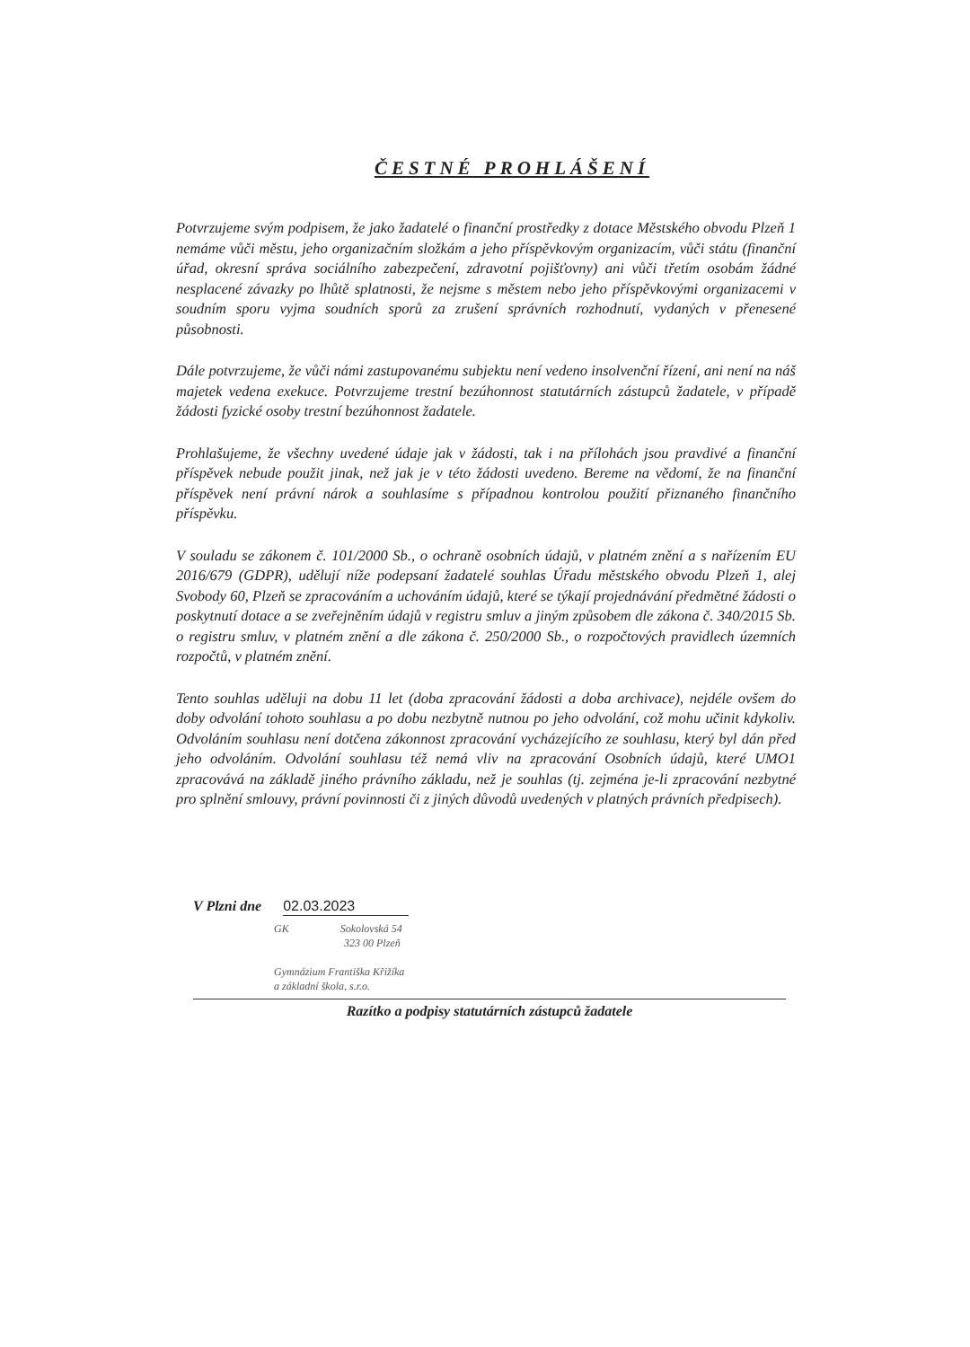ČESTNÉ PROHLÁŠENÍ
Potvrzujeme svým podpisem, že jako žadatelé o finanční prostředky z dotace Městského obvodu Plzeň 1 nemáme vůči městu, jeho organizačním složkám a jeho příspěvkovým organizacím, vůči státu (finanční úřad, okresní správa sociálního zabezpečení, zdravotní pojišťovny) ani vůči třetím osobám žádné nesplacené závazky po lhůtě splatnosti, že nejsme s městem nebo jeho příspěvkovými organizacemi v soudním sporu vyjma soudních sporů za zrušení správních rozhodnutí, vydaných v přenesené působnosti.
Dále potvrzujeme, že vůči námi zastupovanému subjektu není vedeno insolvenční řízení, ani není na náš majetek vedena exekuce. Potvrzujeme trestní bezúhonnost statutárních zástupců žadatele, v případě žádosti fyzické osoby trestní bezúhonnost žadatele.
Prohlašujeme, že všechny uvedené údaje jak v žádosti, tak i na přílohách jsou pravdivé a finanční příspěvek nebude použit jinak, než jak je v této žádosti uvedeno. Bereme na vědomí, že na finanční příspěvek není právní nárok a souhlasíme s případnou kontrolou použití přiznaného finančního příspěvku.
V souladu se zákonem č. 101/2000 Sb., o ochraně osobních údajů, v platném znění a s nařízením EU 2016/679 (GDPR), udělují níže podepsaní žadatelé souhlas Úřadu městského obvodu Plzeň 1, alej Svobody 60, Plzeň se zpracováním a uchováním údajů, které se týkají projednávání předmětné žádosti o poskytnutí dotace a se zveřejněním údajů v registru smluv a jiným způsobem dle zákona č. 340/2015 Sb. o registru smluv, v platném znění a dle zákona č. 250/2000 Sb., o rozpočtových pravidlech územních rozpočtů, v platném znění.
Tento souhlas uděluji na dobu 11 let (doba zpracování žádosti a doba archivace), nejdéle ovšem do doby odvolání tohoto souhlasu a po dobu nezbytně nutnou po jeho odvolání, což mohu učinit kdykoliv. Odvoláním souhlasu není dotčena zákonnost zpracování vycházejícího ze souhlasu, který byl dán před jeho odvoláním. Odvolání souhlasu též nemá vliv na zpracování Osobních údajů, které UMO1 zpracovává na základě jiného právního základu, než je souhlas (tj. zejména je-li zpracování nezbytné pro splnění smlouvy, právní povinnosti či z jiných důvodů uvedených v platných právních předpisech).
V Plzni dne 02.03.2023
GK Sokolovská 54
323 00 Plzeň
Gymnázium Františka Křižíka
a základní škola, s.r.o.
Razítko a podpisy statutárních zástupců žadatele